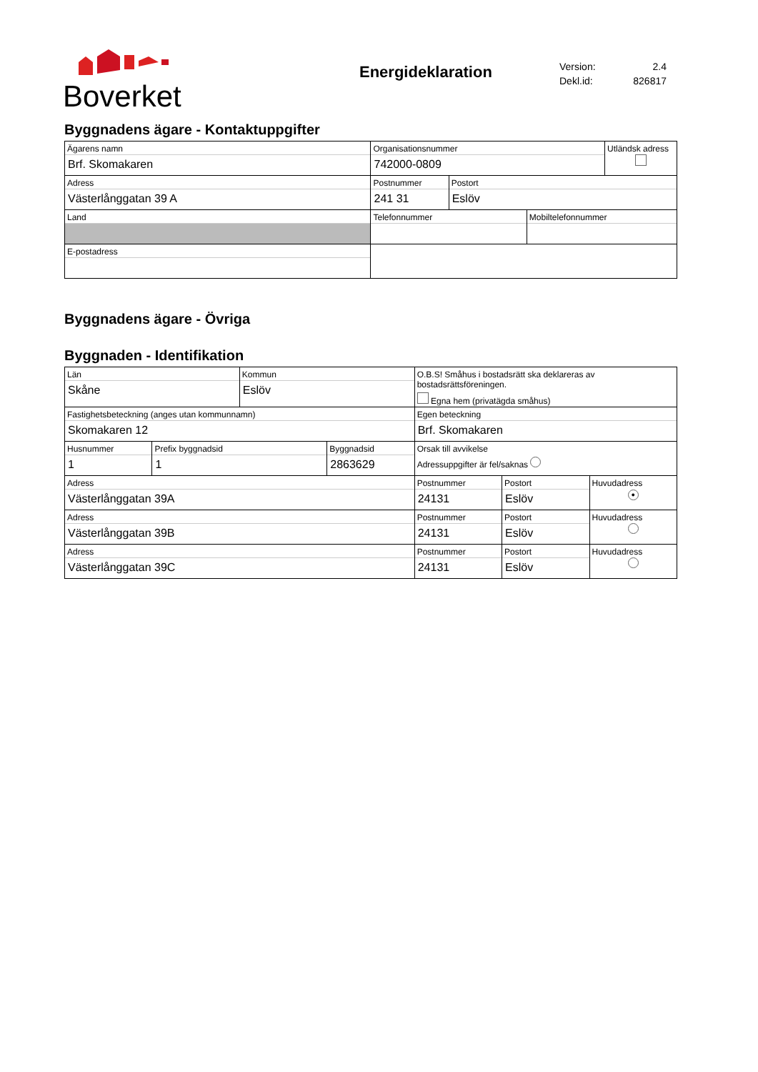Boverket
Energideklaration
Version: 2.4
Dekl.id: 826817
Byggnadens ägare - Kontaktuppgifter
| Ägarens namn Brf. Skomakaren | Organisationsnummer 742000-0809 | | | Utländsk adress |
| Adress Västerlånggatan 39 A | Postnummer 241 31 | Postort Eslöv | | |
| Land | Telefonnummer | | Mobiltelefonnummer | |
| E-postadress | | | | |
Byggnadens ägare - Övriga
Byggnaden - Identifikation
| Län Skåne | | Kommun Eslöv | | O.B.S! Småhus i bostadsrätt ska deklareras av bostadsrättsföreningen. Egna hem (privatägda småhus) | | |
| Fastighetsbeteckning (anges utan kommunnamn) Skomakaren 12 | | | | Egen beteckning Brf. Skomakaren | | |
| Husnummer 1 | Prefix byggnadsid 1 | | Byggnadsid 2863629 | Orsak till avvikelse Adressuppgifter är fel/saknas | | |
| Adress Västerlånggatan 39A | | | | Postnummer 24131 | Postort Eslöv | Huvudadress ● |
| Adress Västerlånggatan 39B | | | | Postnummer 24131 | Postort Eslöv | Huvudadress |
| Adress Västerlånggatan 39C | | | | Postnummer 24131 | Postort Eslöv | Huvudadress |